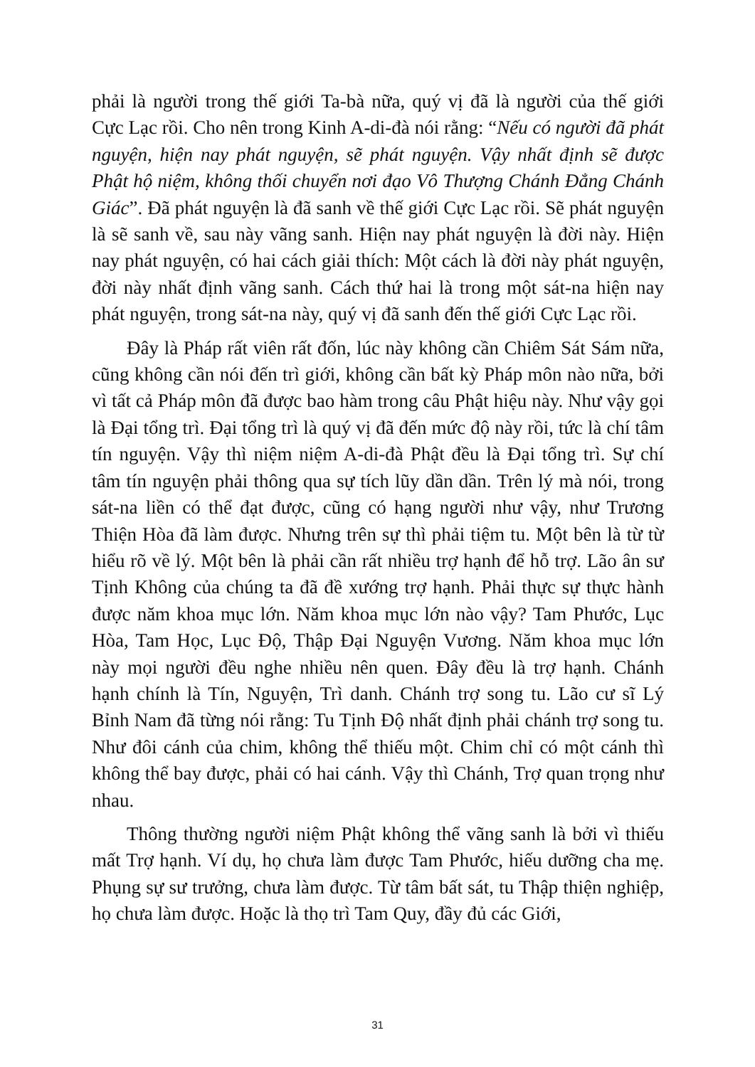phải là người trong thế giới Ta-bà nữa, quý vị đã là người của thế giới Cực Lạc rồi. Cho nên trong Kinh A-di-đà nói rằng: “Nếu có người đã phát nguyện, hiện nay phát nguyện, sẽ phát nguyện. Vậy nhất định sẽ được Phật hộ niệm, không thối chuyển nơi đạo Vô Thượng Chánh Đẳng Chánh Giác”. Đã phát nguyện là đã sanh về thế giới Cực Lạc rồi. Sẽ phát nguyện là sẽ sanh về, sau này vãng sanh. Hiện nay phát nguyện là đời này. Hiện nay phát nguyện, có hai cách giải thích: Một cách là đời này phát nguyện, đời này nhất định vãng sanh. Cách thứ hai là trong một sát-na hiện nay phát nguyện, trong sát-na này, quý vị đã sanh đến thế giới Cực Lạc rồi.
Đây là Pháp rất viên rất đốn, lúc này không cần Chiêm Sát Sám nữa, cũng không cần nói đến trì giới, không cần bất kỳ Pháp môn nào nữa, bởi vì tất cả Pháp môn đã được bao hàm trong câu Phật hiệu này. Như vậy gọi là Đại tổng trì. Đại tổng trì là quý vị đã đến mức độ này rồi, tức là chí tâm tín nguyện. Vậy thì niệm niệm A-di-đà Phật đều là Đại tổng trì. Sự chí tâm tín nguyện phải thông qua sự tích lũy dần dần. Trên lý mà nói, trong sát-na liền có thể đạt được, cũng có hạng người như vậy, như Trương Thiện Hòa đã làm được. Nhưng trên sự thì phải tiệm tu. Một bên là từ từ hiểu rõ về lý. Một bên là phải cần rất nhiều trợ hạnh để hỗ trợ. Lão ân sư Tịnh Không của chúng ta đã đề xướng trợ hạnh. Phải thực sự thực hành được năm khoa mục lớn. Năm khoa mục lớn nào vậy? Tam Phước, Lục Hòa, Tam Học, Lục Độ, Thập Đại Nguyện Vương. Năm khoa mục lớn này mọi người đều nghe nhiều nên quen. Đây đều là trợ hạnh. Chánh hạnh chính là Tín, Nguyện, Trì danh. Chánh trợ song tu. Lão cư sĩ Lý Bỉnh Nam đã từng nói rằng: Tu Tịnh Độ nhất định phải chánh trợ song tu. Như đôi cánh của chim, không thể thiếu một. Chim chỉ có một cánh thì không thể bay được, phải có hai cánh. Vậy thì Chánh, Trợ quan trọng như nhau.
Thông thường người niệm Phật không thể vãng sanh là bởi vì thiếu mất Trợ hạnh. Ví dụ, họ chưa làm được Tam Phước, hiếu dưỡng cha mẹ. Phụng sự sư trưởng, chưa làm được. Từ tâm bất sát, tu Thập thiện nghiệp, họ chưa làm được. Hoặc là thọ trì Tam Quy, đầy đủ các Giới,
31